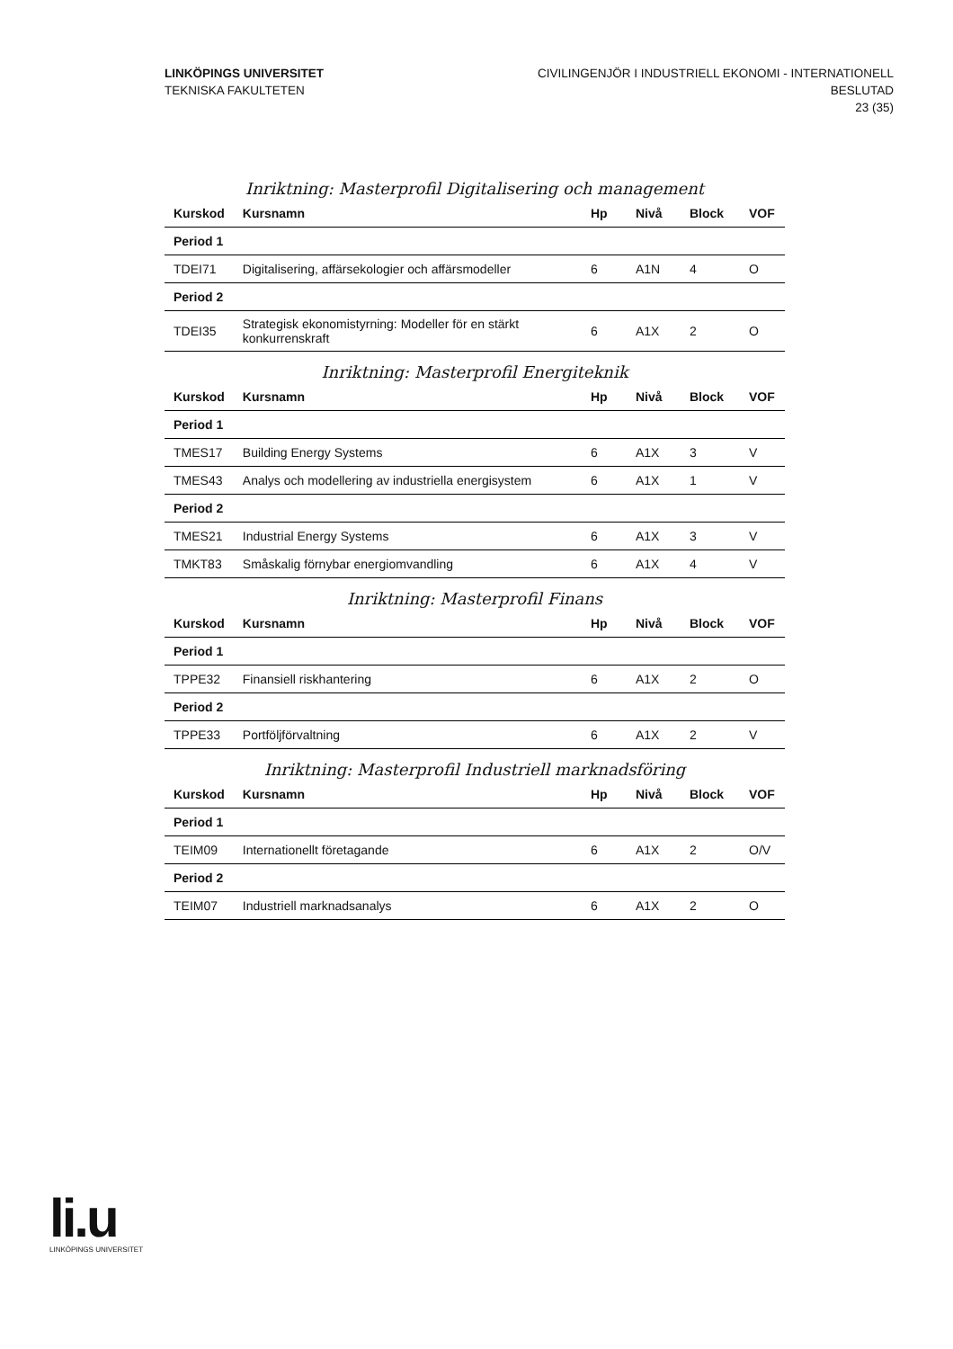LINKÖPINGS UNIVERSITET
TEKNISKA FAKULTETEN
CIVILINGENJÖR I INDUSTRIELL EKONOMI - INTERNATIONELL
BESLUTAD
23 (35)
Inriktning: Masterprofil Digitalisering och management
| Kurskod | Kursnamn | Hp | Nivå | Block | VOF |
| --- | --- | --- | --- | --- | --- |
| Period 1 | | | | | |
| TDEI71 | Digitalisering, affärsekologier och affärsmodeller | 6 | A1N | 4 | O |
| Period 2 | | | | | |
| TDEI35 | Strategisk ekonomistyrning: Modeller för en stärkt konkurrenskraft | 6 | A1X | 2 | O |
Inriktning: Masterprofil Energiteknik
| Kurskod | Kursnamn | Hp | Nivå | Block | VOF |
| --- | --- | --- | --- | --- | --- |
| Period 1 | | | | | |
| TMES17 | Building Energy Systems | 6 | A1X | 3 | V |
| TMES43 | Analys och modellering av industriella energisystem | 6 | A1X | 1 | V |
| Period 2 | | | | | |
| TMES21 | Industrial Energy Systems | 6 | A1X | 3 | V |
| TMKT83 | Småskalig förnybar energiomvandling | 6 | A1X | 4 | V |
Inriktning: Masterprofil Finans
| Kurskod | Kursnamn | Hp | Nivå | Block | VOF |
| --- | --- | --- | --- | --- | --- |
| Period 1 | | | | | |
| TPPE32 | Finansiell riskhantering | 6 | A1X | 2 | O |
| Period 2 | | | | | |
| TPPE33 | Portföljförvaltning | 6 | A1X | 2 | V |
Inriktning: Masterprofil Industriell marknadsföring
| Kurskod | Kursnamn | Hp | Nivå | Block | VOF |
| --- | --- | --- | --- | --- | --- |
| Period 1 | | | | | |
| TEIM09 | Internationellt företagande | 6 | A1X | 2 | O/V |
| Period 2 | | | | | |
| TEIM07 | Industriell marknadsanalys | 6 | A1X | 2 | O |
li.u
LINKÖPINGS UNIVERSITET